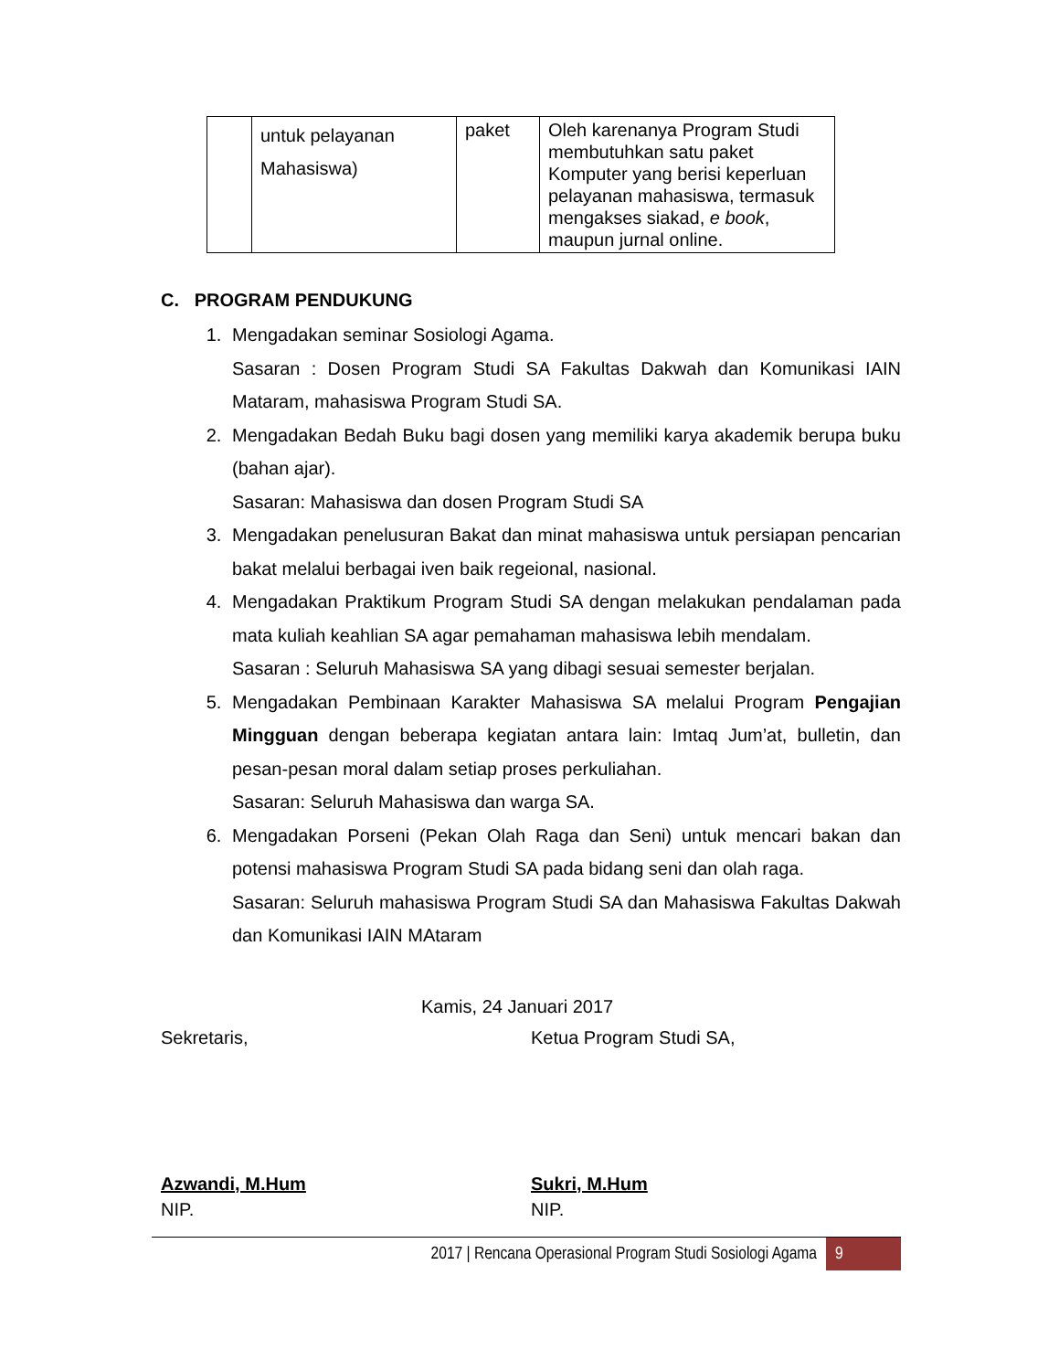| | untuk pelayanan Mahasiswa) | paket | Oleh karenanya Program Studi membutuhkan satu paket Komputer yang berisi keperluan pelayanan mahasiswa, termasuk mengakses siakad, e book , maupun jurnal online. |
C. PROGRAM PENDUKUNG
1. Mengadakan seminar Sosiologi Agama.
Sasaran : Dosen Program Studi SA Fakultas Dakwah dan Komunikasi IAIN Mataram, mahasiswa Program Studi SA.
2. Mengadakan Bedah Buku bagi dosen yang memiliki karya akademik berupa buku (bahan ajar).
Sasaran: Mahasiswa dan dosen Program Studi SA
3. Mengadakan penelusuran Bakat dan minat mahasiswa untuk persiapan pencarian bakat melalui berbagai iven baik regeional, nasional.
4. Mengadakan Praktikum Program Studi SA dengan melakukan pendalaman pada mata kuliah keahlian SA agar pemahaman mahasiswa lebih mendalam.
Sasaran : Seluruh Mahasiswa SA yang dibagi sesuai semester berjalan.
5. Mengadakan Pembinaan Karakter Mahasiswa SA melalui Program Pengajian Mingguan dengan beberapa kegiatan antara lain: Imtaq Jum’at, bulletin, dan pesan-pesan moral dalam setiap proses perkuliahan.
Sasaran: Seluruh Mahasiswa dan warga SA.
6. Mengadakan Porseni (Pekan Olah Raga dan Seni) untuk mencari bakan dan potensi mahasiswa Program Studi SA pada bidang seni dan olah raga.
Sasaran: Seluruh mahasiswa Program Studi SA dan Mahasiswa Fakultas Dakwah dan Komunikasi IAIN MAtaram
Kamis, 24 Januari 2017
Sekretaris, Ketua Program Studi SA,
Azwandi, M.Hum
NIP.
Sukri, M.Hum
NIP.
2017 | Rencana Operasional Program Studi Sosiologi Agama 9